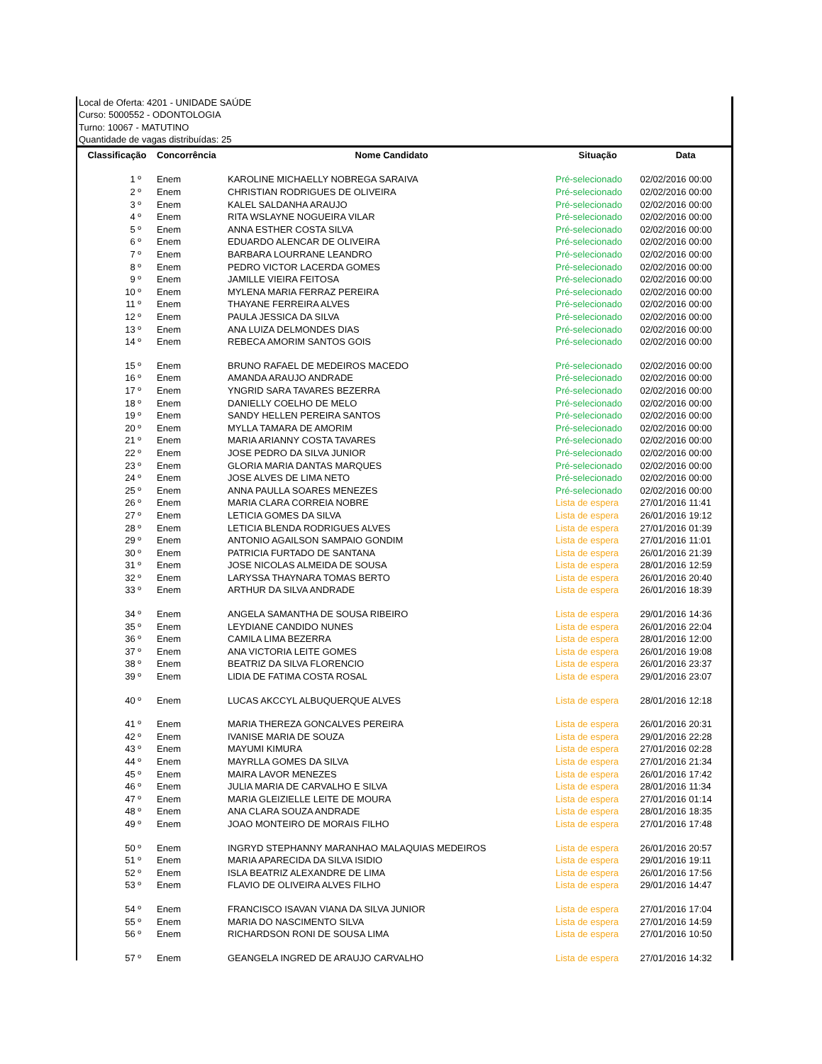Local de Oferta: 4201 - UNIDADE SAÚDE
Curso: 5000552 - ODONTOLOGIA
Turno: 10067 - MATUTINO
Quantidade de vagas distribuídas: 25
| Classificação | Concorrência | Nome Candidato | Situação | Data |
| --- | --- | --- | --- | --- |
| 1 º | Enem | KAROLINE MICHAELLY NOBREGA SARAIVA | Pré-selecionado | 02/02/2016 00:00 |
| 2 º | Enem | CHRISTIAN RODRIGUES DE OLIVEIRA | Pré-selecionado | 02/02/2016 00:00 |
| 3 º | Enem | KALEL SALDANHA ARAUJO | Pré-selecionado | 02/02/2016 00:00 |
| 4 º | Enem | RITA WSLAYNE NOGUEIRA VILAR | Pré-selecionado | 02/02/2016 00:00 |
| 5 º | Enem | ANNA ESTHER COSTA SILVA | Pré-selecionado | 02/02/2016 00:00 |
| 6 º | Enem | EDUARDO ALENCAR DE OLIVEIRA | Pré-selecionado | 02/02/2016 00:00 |
| 7 º | Enem | BARBARA LOURRANE LEANDRO | Pré-selecionado | 02/02/2016 00:00 |
| 8 º | Enem | PEDRO VICTOR LACERDA GOMES | Pré-selecionado | 02/02/2016 00:00 |
| 9 º | Enem | JAMILLE VIEIRA FEITOSA | Pré-selecionado | 02/02/2016 00:00 |
| 10 º | Enem | MYLENA MARIA FERRAZ PEREIRA | Pré-selecionado | 02/02/2016 00:00 |
| 11 º | Enem | THAYANE FERREIRA ALVES | Pré-selecionado | 02/02/2016 00:00 |
| 12 º | Enem | PAULA JESSICA DA SILVA | Pré-selecionado | 02/02/2016 00:00 |
| 13 º | Enem | ANA LUIZA DELMONDES DIAS | Pré-selecionado | 02/02/2016 00:00 |
| 14 º | Enem | REBECA AMORIM SANTOS GOIS | Pré-selecionado | 02/02/2016 00:00 |
| 15 º | Enem | BRUNO RAFAEL DE MEDEIROS MACEDO | Pré-selecionado | 02/02/2016 00:00 |
| 16 º | Enem | AMANDA ARAUJO ANDRADE | Pré-selecionado | 02/02/2016 00:00 |
| 17 º | Enem | YNGRID SARA TAVARES BEZERRA | Pré-selecionado | 02/02/2016 00:00 |
| 18 º | Enem | DANIELLY COELHO DE MELO | Pré-selecionado | 02/02/2016 00:00 |
| 19 º | Enem | SANDY HELLEN PEREIRA SANTOS | Pré-selecionado | 02/02/2016 00:00 |
| 20 º | Enem | MYLLA TAMARA DE AMORIM | Pré-selecionado | 02/02/2016 00:00 |
| 21 º | Enem | MARIA ARIANNY COSTA TAVARES | Pré-selecionado | 02/02/2016 00:00 |
| 22 º | Enem | JOSE PEDRO DA SILVA JUNIOR | Pré-selecionado | 02/02/2016 00:00 |
| 23 º | Enem | GLORIA MARIA DANTAS MARQUES | Pré-selecionado | 02/02/2016 00:00 |
| 24 º | Enem | JOSE ALVES DE LIMA NETO | Pré-selecionado | 02/02/2016 00:00 |
| 25 º | Enem | ANNA PAULLA SOARES MENEZES | Pré-selecionado | 02/02/2016 00:00 |
| 26 º | Enem | MARIA CLARA CORREIA NOBRE | Lista de espera | 27/01/2016 11:41 |
| 27 º | Enem | LETICIA GOMES DA SILVA | Lista de espera | 26/01/2016 19:12 |
| 28 º | Enem | LETICIA BLENDA RODRIGUES ALVES | Lista de espera | 27/01/2016 01:39 |
| 29 º | Enem | ANTONIO AGAILSON SAMPAIO GONDIM | Lista de espera | 27/01/2016 11:01 |
| 30 º | Enem | PATRICIA FURTADO DE SANTANA | Lista de espera | 26/01/2016 21:39 |
| 31 º | Enem | JOSE NICOLAS ALMEIDA DE SOUSA | Lista de espera | 28/01/2016 12:59 |
| 32 º | Enem | LARYSSA THAYNARA TOMAS BERTO | Lista de espera | 26/01/2016 20:40 |
| 33 º | Enem | ARTHUR DA SILVA ANDRADE | Lista de espera | 26/01/2016 18:39 |
| 34 º | Enem | ANGELA SAMANTHA DE SOUSA RIBEIRO | Lista de espera | 29/01/2016 14:36 |
| 35 º | Enem | LEYDIANE CANDIDO NUNES | Lista de espera | 26/01/2016 22:04 |
| 36 º | Enem | CAMILA LIMA BEZERRA | Lista de espera | 28/01/2016 12:00 |
| 37 º | Enem | ANA VICTORIA LEITE GOMES | Lista de espera | 26/01/2016 19:08 |
| 38 º | Enem | BEATRIZ DA SILVA FLORENCIO | Lista de espera | 26/01/2016 23:37 |
| 39 º | Enem | LIDIA DE FATIMA COSTA ROSAL | Lista de espera | 29/01/2016 23:07 |
| 40 º | Enem | LUCAS AKCCYL ALBUQUERQUE ALVES | Lista de espera | 28/01/2016 12:18 |
| 41 º | Enem | MARIA THEREZA GONCALVES PEREIRA | Lista de espera | 26/01/2016 20:31 |
| 42 º | Enem | IVANISE MARIA DE SOUZA | Lista de espera | 29/01/2016 22:28 |
| 43 º | Enem | MAYUMI KIMURA | Lista de espera | 27/01/2016 02:28 |
| 44 º | Enem | MAYRLLA GOMES DA SILVA | Lista de espera | 27/01/2016 21:34 |
| 45 º | Enem | MAIRA LAVOR MENEZES | Lista de espera | 26/01/2016 17:42 |
| 46 º | Enem | JULIA MARIA DE CARVALHO E SILVA | Lista de espera | 28/01/2016 11:34 |
| 47 º | Enem | MARIA GLEIZIELLE LEITE DE MOURA | Lista de espera | 27/01/2016 01:14 |
| 48 º | Enem | ANA CLARA SOUZA ANDRADE | Lista de espera | 28/01/2016 18:35 |
| 49 º | Enem | JOAO MONTEIRO DE MORAIS FILHO | Lista de espera | 27/01/2016 17:48 |
| 50 º | Enem | INGRYD STEPHANNY MARANHAO MALAQUIAS MEDEIROS | Lista de espera | 26/01/2016 20:57 |
| 51 º | Enem | MARIA APARECIDA DA SILVA ISIDIO | Lista de espera | 29/01/2016 19:11 |
| 52 º | Enem | ISLA BEATRIZ ALEXANDRE DE LIMA | Lista de espera | 26/01/2016 17:56 |
| 53 º | Enem | FLAVIO DE OLIVEIRA ALVES FILHO | Lista de espera | 29/01/2016 14:47 |
| 54 º | Enem | FRANCISCO ISAVAN VIANA DA SILVA JUNIOR | Lista de espera | 27/01/2016 17:04 |
| 55 º | Enem | MARIA DO NASCIMENTO SILVA | Lista de espera | 27/01/2016 14:59 |
| 56 º | Enem | RICHARDSON RONI DE SOUSA LIMA | Lista de espera | 27/01/2016 10:50 |
| 57 º | Enem | GEANGELA INGRED DE ARAUJO CARVALHO | Lista de espera | 27/01/2016 14:32 |